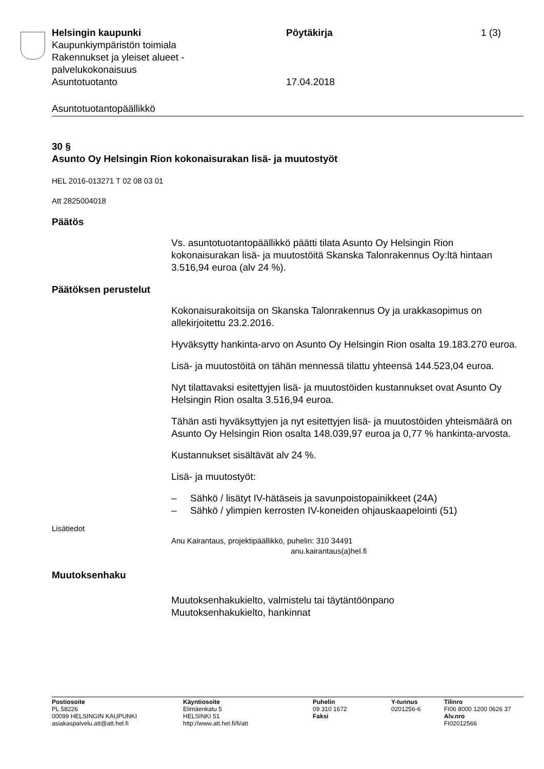Helsingin kaupunki Pöytäkirja 1 (3)
Kaupunkiympäristön toimiala
Rakennukset ja yleiset alueet -
palvelukokonaisuus
Asuntotuotanto 17.04.2018
Asuntotuotantopäällikkö
30 §
Asunto Oy Helsingin Rion kokonaisurakan lisä- ja muutostyöt
HEL 2016-013271 T 02 08 03 01
Att 2825004018
Päätös
Vs. asuntotuotantopäällikkö päätti tilata Asunto Oy Helsingin Rion kokonaisurakan lisä- ja muutostöitä Skanska Talonrakennus Oy:ltä hintaan 3.516,94 euroa (alv 24 %).
Päätöksen perustelut
Kokonaisurakoitsija on Skanska Talonrakennus Oy ja urakkasopimus on allekirjoitettu 23.2.2016.
Hyväksytty hankinta-arvo on Asunto Oy Helsingin Rion osalta 19.183.270 euroa.
Lisä- ja muutostöitä on tähän mennessä tilattu yhteensä 144.523,04 euroa.
Nyt tilattavaksi esitettyjen lisä- ja muutostöiden kustannukset ovat Asunto Oy Helsingin Rion osalta 3.516,94 euroa.
Tähän asti hyväksyttyjen ja nyt esitettyjen lisä- ja muutostöiden yhteismäärä on Asunto Oy Helsingin Rion osalta 148.039,97 euroa ja 0,77 % hankinta-arvosta.
Kustannukset sisältävät alv 24 %.
Lisä- ja muutostyöt:
– Sähkö / lisätyt IV-hätäseis ja savunpoistopainikkeet (24A)
– Sähkö / ylimpien kerrosten IV-koneiden ohjauskaapelointi (51)
Lisätiedot
Anu Kairantaus, projektipäällikkö, puhelin: 310 34491
anu.kairantaus(a)hel.fi
Muutoksenhaku
Muutoksenhakukielto, valmistelu tai täytäntöönpano
Muutoksenhakukielto, hankinnat
Postiosoite
PL 58226
00099 HELSINGIN KAUPUNKI
asiakaspalvelu.att@att.hel.fi
Käyntiosoite
Elimäenkatu 5
HELSINKI 51
http://www.att.hel.fi/fi/att
Puhelin
09 310 1672
Faksi
Y-tunnus
0201256-6
Tilinro
FI06 8000 1200 0626 37
Alv.nro
FI02012566